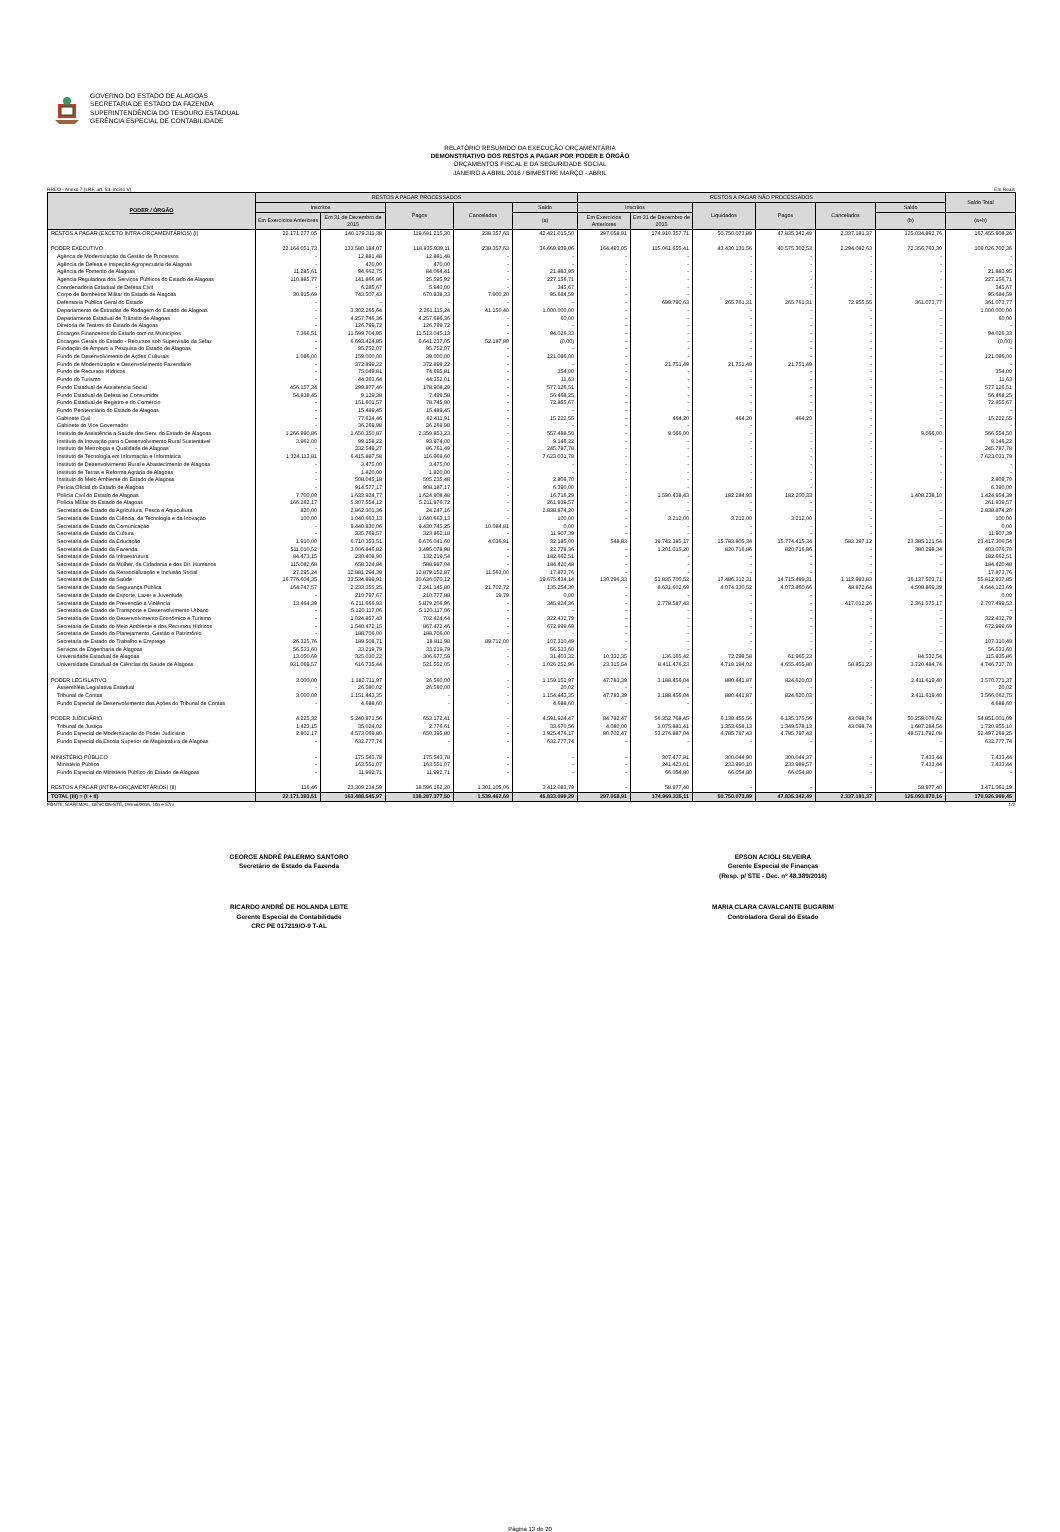GOVERNO DO ESTADO DE ALAGOAS
SECRETARIA DE ESTADO DA FAZENDA
SUPERINTENDÊNCIA DO TESOURO ESTADUAL
GERÊNCIA ESPECIAL DE CONTABILIDADE
RELATÓRIO RESUMIDO DA EXECUÇÃO ORÇAMENTÁRIA
DEMONSTRATIVO DOS RESTOS A PAGAR POR PODER E ÓRGÃO
ORÇAMENTOS FISCAL E DA SEGURIDADE SOCIAL
JANEIRO A ABRIL 2016 / BIMESTRE MARÇO - ABRIL
RREO - Anexo 7 (LRF, art. 53, inciso V) Em Reais
| PODER / ÓRGÃO | RESTOS A PAGAR PROCESSADOS | | | | | RESTOS A PAGAR NÃO PROCESSADOS | | | | | | Saldo Total |
| --- | --- | --- | --- | --- | --- | --- | --- | --- | --- | --- | --- | --- |
| | Inscritos | | Pagos | Cancelados | Saldo | Inscritos | | Liquidados | Pagos | Cancelados | Saldo | |
| | Em Exercícios Anteriores | Em 31 de Dezembro de 2015 | | | (a) | Em Exercícios Anteriores | Em 31 de Dezembro de 2015 | | | | (b) | (a+b) |
| RESTOS A PAGAR (EXCETO INTRA-ORÇAMENTÁRIOS) (I) | 22.171.277,05 | 140.179.311,38 | 119.691.215,30 | 238.357,63 | 42.421.015,50 | 297.058,91 | 174.910.357,71 | 50.750.073,89 | 47.835.342,49 | 2.337.181,37 | 125.034.892,76 | 167.455.908,26 |
| PODER EXECUTIVO | 22.164.051,73 | 133.580.184,07 | 118.835.939,11 | 238.357,63 | 36.669.939,06 | 164.493,05 | 115.061.655,41 | 43.430.131,56 | 40.575.302,53 | 2.294.082,63 | 72.356.763,30 | 109.026.702,36 |
| Agênca de Modernização da Gestão de Processos | - | 12.881,48 | 12.881,48 | - | - | - | - | - | - | - | - | - |
| Agência de Defesa e Inspeção Agropecuária de Alagoas | - | 470,00 | 470,00 | - | - | - | - | - | - | - | - | - |
| Agência de Fomento de Alagoas | 11.285,61 | 94.662,75 | 84.064,41 | - | 21.883,95 | - | - | - | - | - | - | 21.883,95 |
| Agencia Reguladora dos Serviços Públicos do Estado de Alagoas | 110.885,77 | 141.866,86 | 25.595,92 | - | 227.156,71 | - | - | - | - | - | - | 227.156,71 |
| Coordenadoria Estadual de Defesa Civil | - | 6.285,67 | 5.940,00 | - | 345,67 | - | - | - | - | - | - | 345,67 |
| Corpo de Bombeiros Militar do Estado de Alagoas | 30.915,69 | 743.507,43 | 670.838,33 | 7.900,20 | 95.684,59 | - | - | - | - | - | - | 95.684,59 |
| Defensoria Pública Geral do Estado | - | - | - | - | - | - | 699.790,63 | 265.761,31 | 265.761,31 | 72.955,55 | 361.073,77 | 361.073,77 |
| Departamento de Estradas de Rodagem do Estado de Alagoas | - | 3.302.265,64 | 2.261.115,24 | 41.150,40 | 1.000.000,00 | - | - | - | - | - | - | 1.000.000,00 |
| Departamento Estadual de Trânsito de Alagoas | - | 4.257.746,36 | 4.257.686,36 | - | 60,00 | - | - | - | - | - | - | 60,00 |
| Diretoria de Teatros do Estado de Alagoas | - | 126.799,72 | 126.799,72 | - | - | - | - | - | - | - | - | - |
| Encargos Financeiros do Estado com os Municípios | 7.366,51 | 11.599.704,95 | 11.513.045,13 | - | 94.026,33 | - | - | - | - | - | - | 94.026,33 |
| Encargos Gerais do Estado - Recursos sob Supervisão da Sefaz | - | 6.693.424,85 | 6.641.237,05 | 52.187,80 | (0,00) | - | - | - | - | - | - | (0,00) |
| Fundação de Amparo a Pesquisa do Estado de Alagoas | - | 95.752,07 | 95.752,07 | - | - | - | - | - | - | - | - | - |
| Fundo de Desenvolvimento de Ações Culturais | 1.086,00 | 159.000,00 | 39.000,00 | - | 121.086,00 | - | - | - | - | - | - | 121.086,00 |
| Fundo de Modernização e Desenvolvimento Fazendário | - | 372.899,22 | 372.899,22 | - | - | - | 21.751,49 | 21.751,49 | 21.751,49 | - | - | - |
| Fundo de Recursos Hídricos | - | 75.049,81 | 74.695,81 | - | 354,00 | - | - | - | - | - | - | 354,00 |
| Fundo do Turismo | - | 44.363,64 | 44.352,01 | - | 11,63 | - | - | - | - | - | - | 11,63 |
| Fundo Estadual de Assistencia Social | 456.157,34 | 299.877,46 | 178.908,29 | - | 577.126,51 | - | - | - | - | - | - | 577.126,51 |
| Fundo Estadual de Defesa ao Consumidor | 54.838,45 | 9.129,38 | 7.499,58 | - | 56.468,25 | - | - | - | - | - | - | 56.468,25 |
| Fundo Estadual de Registro e do Comércio | - | 151.601,57 | 78.745,90 | - | 72.855,67 | - | - | - | - | - | - | 72.855,67 |
| Fundo Penitenciário do Estado de Alagoas | - | 15.489,45 | 15.489,45 | - | - | - | - | - | - | - | - | - |
| Gabinete Civil | - | 77.634,46 | 62.411,91 | - | 15.222,55 | - | 464,20 | 464,20 | 464,20 | - | - | 15.222,55 |
| Gabinete do Vice Governador | - | 36.269,98 | 36.269,98 | - | - | - | - | - | - | - | - | - |
| Instituto de Assistência a Saúde dos Serv. do Estado de Alagoas | 1.266.990,86 | 1.650.350,87 | 2.359.853,23 | - | 557.488,50 | - | 9.066,00 | - | - | - | 9.066,00 | 566.554,50 |
| Instituto de Inovação para o Desenvolvimento Rural Sustentável | 3.962,00 | 99.158,22 | 93.974,00 | - | 9.146,22 | - | - | - | - | - | - | 9.146,22 |
| Instituto de Metrologia e Qualidade de Alagoas | - | 332.549,27 | 86.761,49 | - | 245.787,78 | - | - | - | - | - | - | 245.787,78 |
| Instituto de Tecnologia em Informação e Informática | 1.324.113,81 | 6.415.887,58 | 116.969,60 | - | 7.623.031,79 | - | - | - | - | - | - | 7.623.031,79 |
| Instituto de Desenvolvimento Rural e Abastecimento de Alagoas | - | 3.475,00 | 3.475,00 | - | - | - | - | - | - | - | - | - |
| Instituto de Terras e Reforma Agrária de Alagoas | - | 1.820,00 | 1.820,00 | - | - | - | - | - | - | - | - | - |
| Instituto do Meio Ambiente do Estado de Alagoas | - | 508.045,18 | 505.235,48 | - | 2.809,70 | - | - | - | - | - | - | 2.809,70 |
| Perícia Oficial do Estado de Alagoas | - | 914.577,17 | 908.187,17 | - | 6.390,00 | - | - | - | - | - | - | 6.390,00 |
| Polícia Civil do Estado de Alagoas | 7.700,00 | 1.633.924,77 | 1.624.908,48 | - | 16.716,29 | - | 1.590.438,43 | 182.284,93 | 182.200,33 | - | 1.408.238,10 | 1.424.954,39 |
| Polícia Militar do Estado de Alagoas | 166.262,17 | 5.307.554,12 | 5.211.876,72 | - | 261.939,57 | - | - | - | - | - | - | 261.939,57 |
| Secretaria de Estado da Agricultura, Pesca e Aquicultura | 820,00 | 2.862.301,36 | 24.247,16 | - | 2.838.874,20 | - | - | - | - | - | - | 2.838.874,20 |
| Secretaria de Estado da Ciência, da Tecnologia e da Inovação | 100,00 | 1.040.663,13 | 1.040.663,13 | - | 100,00 | - | 3.212,00 | 3.212,00 | 3.212,00 | - | - | 100,00 |
| Secretaria de Estado da Comunicação | - | 9.440.830,06 | 9.430.745,25 | 10.084,81 | 0,00 | - | - | - | - | - | - | 0,00 |
| Secretaria de Estado da Cultura | - | 335.769,57 | 323.862,18 | - | 11.907,39 | - | - | - | - | - | - | 11.907,39 |
| Secretaria de Estado da Educação | 1.910,00 | 6.710.353,51 | 6.676.041,60 | 4.036,91 | 32.185,00 | 548,83 | 39.742.385,17 | 15.783.805,34 | 15.774.415,34 | 583.397,12 | 23.385.121,54 | 23.417.306,54 |
| Secretaria de Estado da Fazenda | 511.010,52 | 3.006.846,82 | 3.495.078,98 | - | 22.778,36 | - | 1.201.015,20 | 820.716,86 | 820.716,86 | - | 380.298,34 | 403.076,70 |
| Secretaria de Estado da Infraestrutura | 84.473,15 | 230.408,90 | 132.219,54 | - | 182.662,51 | - | - | - | - | - | - | 182.662,51 |
| Secretaria de Estado da Mulher, da Cidadania e dos Dir. Humanos | 115.082,68 | 658.324,84 | 588.987,04 | - | 184.420,48 | - | - | - | - | - | - | 184.420,48 |
| Secretaria de Estado da Ressocialização e Inclusão Social | 27.295,24 | 12.881.294,39 | 12.879.152,87 | 11.563,00 | 17.873,76 | - | - | - | - | - | - | 17.873,76 |
| Secretaria de Estado da Saúde | 16.776.604,35 | 33.534.899,91 | 30.636.070,12 | - | 19.675.434,14 | 130.296,33 | 51.835.700,52 | 17.486.312,31 | 14.715.499,31 | 1.112.993,83 | 36.137.503,71 | 55.812.937,85 |
| Secretaria de Estado da Segurança Pública | 164.747,57 | 2.233.355,25 | 2.241.145,80 | 21.702,72 | 135.254,30 | - | 8.631.602,69 | 4.074.330,52 | 4.073.860,66 | 48.872,64 | 4.508.869,39 | 4.644.123,69 |
| Secretaria de Estado de Esporte, Lazer e Juventude | - | 210.797,67 | 210.777,88 | 19,79 | 0,00 | - | - | - | - | - | - | 0,00 |
| Secretaria de Estado de Prevenção à Violência | 13.464,39 | 6.211.666,93 | 5.879.206,96 | - | 345.924,36 | - | 2.778.587,43 | - | - | 417.012,26 | 2.361.575,17 | 2.707.499,53 |
| Secretaria de Estado de Transporte e Desenvolvimento Urbano | - | 5.120.117,06 | 5.120.117,06 | - | - | - | - | - | - | - | - | - |
| Secretaria de Estado do Desenvolvimento Econômico e Turismo | - | 1.024.857,43 | 702.424,64 | - | 322.432,79 | - | - | - | - | - | - | 322.432,79 |
| Secretaria de Estado do Meio Ambiente e dos Recursos Hídricos | - | 1.540.472,15 | 867.472,46 | - | 672.999,69 | - | - | - | - | - | - | 672.999,69 |
| Secretaria de Estado do Planejamento, Gestão e Patrimônio | - | 188.706,00 | 188.706,00 | - | - | - | - | - | - | - | - | - |
| Secretaria de Estado do Trabalho e Emprego | 26.325,76 | 189.508,71 | 18.811,98 | 89.712,00 | 107.310,49 | - | - | - | - | - | - | 107.310,49 |
| Serviços de Engenharia de Alagoas | 56.533,60 | 33.219,79 | 33.219,79 | - | 56.533,60 | - | - | - | - | - | - | 56.533,60 |
| Universidade Estadual de Alagoas | 13.050,69 | 325.030,22 | 306.677,59 | - | 31.403,32 | 10.332,35 | 136.165,42 | 72.298,58 | 61.965,23 | - | 84.532,54 | 115.935,86 |
| Universidade Estadual de Ciências da Saúde de Alagoas | 931.069,57 | 616.735,44 | 521.552,05 | - | 1.026.252,96 | 23.315,54 | 8.411.476,23 | 4.719.194,02 | 4.655.455,80 | 58.851,23 | 3.720.484,74 | 4.746.737,70 |
| PODER LEGISLATIVO | 3.000,00 | 1.182.711,97 | 26.560,00 | - | 1.159.151,97 | 47.783,39 | 3.188.456,04 | 880.441,87 | 824.620,03 | - | 2.411.619,40 | 3.570.771,37 |
| Assembléia Legislativa Estadual | - | 26.580,02 | 26.560,00 | - | 20,02 | - | - | - | - | - | - | 20,02 |
| Tribunal de Contas | 3.000,00 | 1.151.443,35 | - | - | 1.154.443,35 | 47.783,39 | 3.188.456,04 | 880.441,87 | 824.620,03 | - | 2.411.619,40 | 3.566.062,75 |
| Fundo Especial de Desenvolvimento das Ações do Tribunal de Contas | - | 4.688,60 | - | - | 4.688,60 | - | - | - | - | - | - | 4.688,60 |
| PODER JUDICIÁRIO | 4.225,32 | 5.240.871,56 | 653.172,41 | - | 4.591.924,47 | 84.782,47 | 56.352.768,45 | 6.139.455,56 | 6.135.375,56 | 43.098,74 | 50.259.076,62 | 54.851.001,09 |
| Tribunal de Justiça | 1.423,15 | 35.024,02 | 2.776,61 | - | 33.670,56 | 4.080,00 | 3.075.881,41 | 1.353.658,13 | 1.349.578,13 | 43.098,74 | 1.687.284,54 | 1.720.955,10 |
| Fundo Especial de Modernização do Poder Judiciário | 2.802,17 | 4.573.069,80 | 650.395,80 | - | 3.925.476,17 | 80.702,47 | 53.276.887,04 | 4.785.797,43 | 4.785.797,43 | - | 48.571.792,08 | 52.497.268,25 |
| Fundo Especial da Escola Superior de Magistratura de Alagoas | - | 632.777,74 | - | - | 632.777,74 | - | - | - | - | - | - | 632.777,74 |
| MINISTÉRIO PÚBLICO | - | 175.543,78 | 175.543,78 | - | - | - | 307.477,81 | 300.044,90 | 300.044,37 | - | 7.433,44 | 7.433,44 |
| Ministério Público | - | 163.551,07 | 163.551,07 | - | - | - | 241.423,01 | 233.990,10 | 233.989,57 | - | 7.433,44 | 7.433,44 |
| Fundo Especial do Ministério Público do Estado de Alagoas | - | 11.992,71 | 11.992,71 | - | - | - | 66.054,80 | 66.054,80 | 66.054,80 | - | - | - |
| RESTOS A PAGAR (INTRA-ORÇAMENTÁRIOS) (II) | 116,46 | 23.309.234,59 | 18.596.162,20 | 1.301.105,06 | 3.412.083,79 | - | 58.977,40 | - | - | - | 58.977,40 | 3.471.061,19 |
| TOTAL (III) = (I + II) | 22.171.393,51 | 163.488.545,97 | 138.287.377,50 | 1.539.462,69 | 45.833.099,29 | 297.058,91 | 174.969.335,11 | 50.750.073,89 | 47.835.342,49 | 2.337.181,37 | 125.093.870,16 | 170.926.969,45 |
FONTE: SIAFEM/AL, GESCON-STE, 19/mai/2016, 10h e 57m 1/2
GEORGE ANDRÉ PALERMO SANTORO
Secretário de Estado da Fazenda
EPSON ACIOLI SILVEIRA
Gerente Especial de Finanças
(Resp. p/ STE - Dec. nº 48.389/2016)
RICARDO ANDRÉ DE HOLANDA LEITE
Gerente Especial de Contabilidade
CRC PE 017219/O-9 T-AL
MARIA CLARA CAVALCANTE BUGARIM
Controladora Geral do Estado
Página 13 de 20